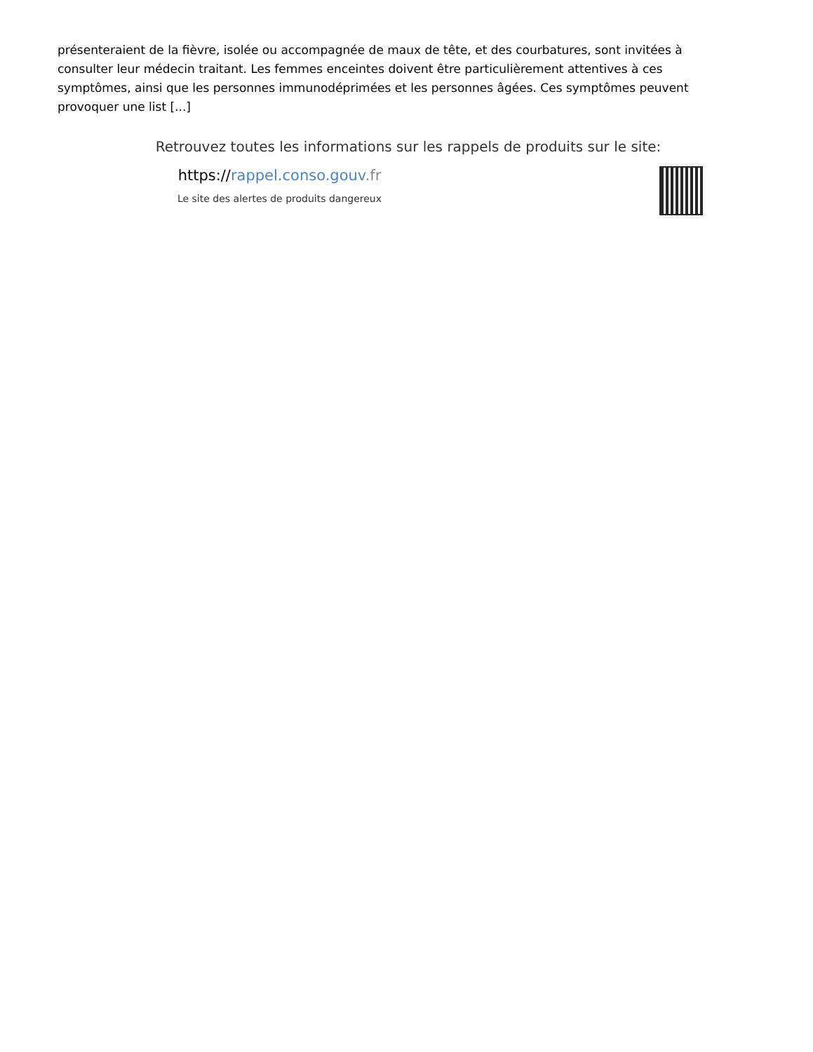présenteraient de la fièvre, isolée ou accompagnée de maux de tête, et des courbatures, sont invitées à consulter leur médecin traitant. Les femmes enceintes doivent être particulièrement attentives à ces symptômes, ainsi que les personnes immunodéprimées et les personnes âgées. Ces symptômes peuvent provoquer une list [...]
Retrouvez toutes les informations sur les rappels de produits sur le site:
https://rappel.conso.gouv.fr
Le site des alertes de produits dangereux